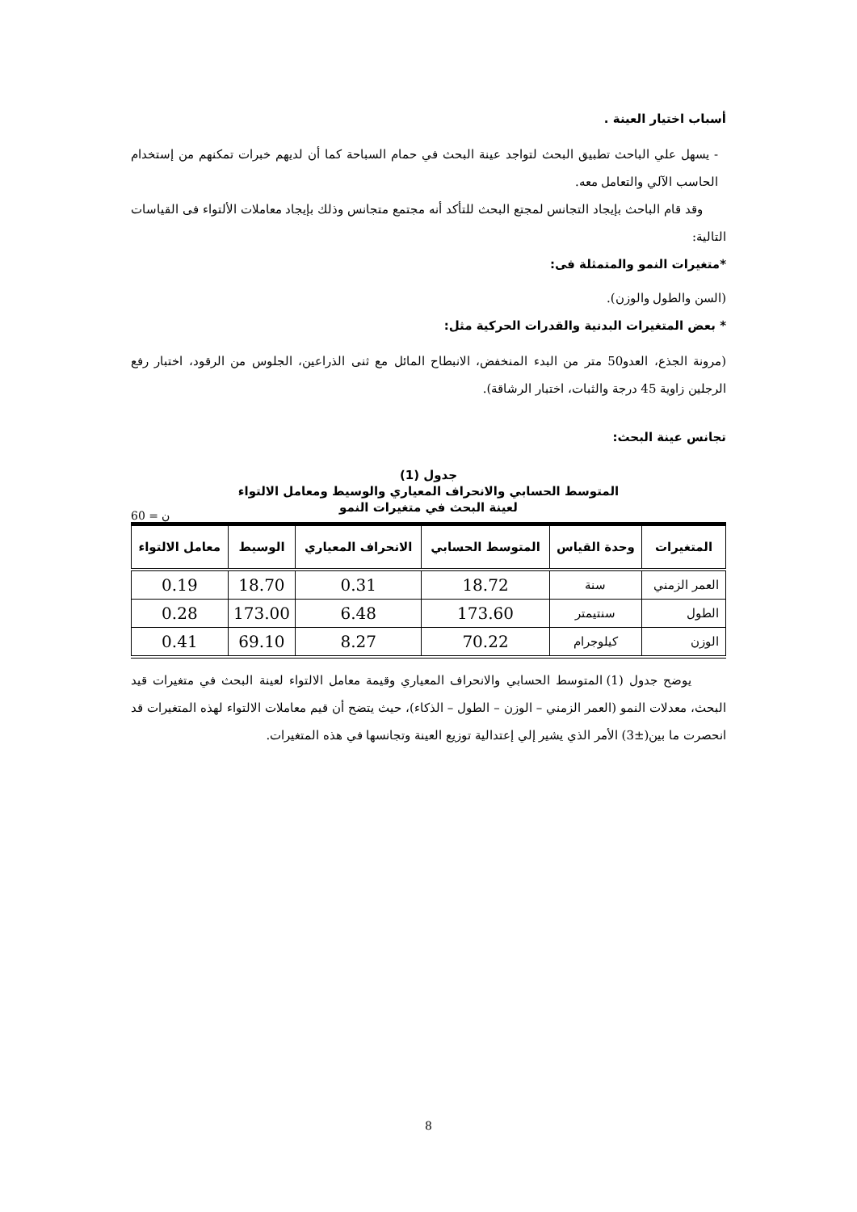أسباب اختيار العينة .
- يسهل علي الباحث تطبيق البحث لتواجد عينة البحث في حمام السباحة كما أن لديهم خبرات تمكنهم من إستخدام الحاسب الآلي والتعامل معه.
وقد قام الباحث بإيجاد التجانس لمجتع البحث للتأكد أنه مجتمع متجانس وذلك بإيجاد معاملات الألتواء فى القياسات التالية:
*متغيرات النمو والمتمثلة فى:
(السن والطول والوزن).
* بعض المتغيرات البدنية والقدرات الحركية مثل:
(مرونة الجذع، العدو50 متر من البدء المنخفض، الانبطاح المائل مع ثنى الذراعين، الجلوس من الرقود، اختبار رفع الرجلين زاوية 45 درجة والثبات، اختبار الرشاقة).
تجانس عينة البحث:
جدول (1)
المتوسط الحسابي والانحراف المعياري والوسيط ومعامل الالتواء
لعينة البحث في متغيرات النمو
ن = 60
| المتغيرات | وحدة القياس | المتوسط الحسابي | الانحراف المعياري | الوسيط | معامل الالتواء |
| --- | --- | --- | --- | --- | --- |
| العمر الزمني | سنة | 18.72 | 0.31 | 18.70 | 0.19 |
| الطول | سنتيمتر | 173.60 | 6.48 | 173.00 | 0.28 |
| الوزن | كيلوجرام | 70.22 | 8.27 | 69.10 | 0.41 |
يوضح جدول (1) المتوسط الحسابي والانحراف المعياري وقيمة معامل الالتواء لعينة البحث في متغيرات قيد البحث، معدلات النمو (العمر الزمني – الوزن – الطول – الذكاء)، حيث يتضح أن قيم معاملات الالتواء لهذه المتغيرات قد انحصرت ما بين(±3) الأمر الذي يشير إلي إعتدالية توزيع العينة وتجانسها في هذه المتغيرات.
8